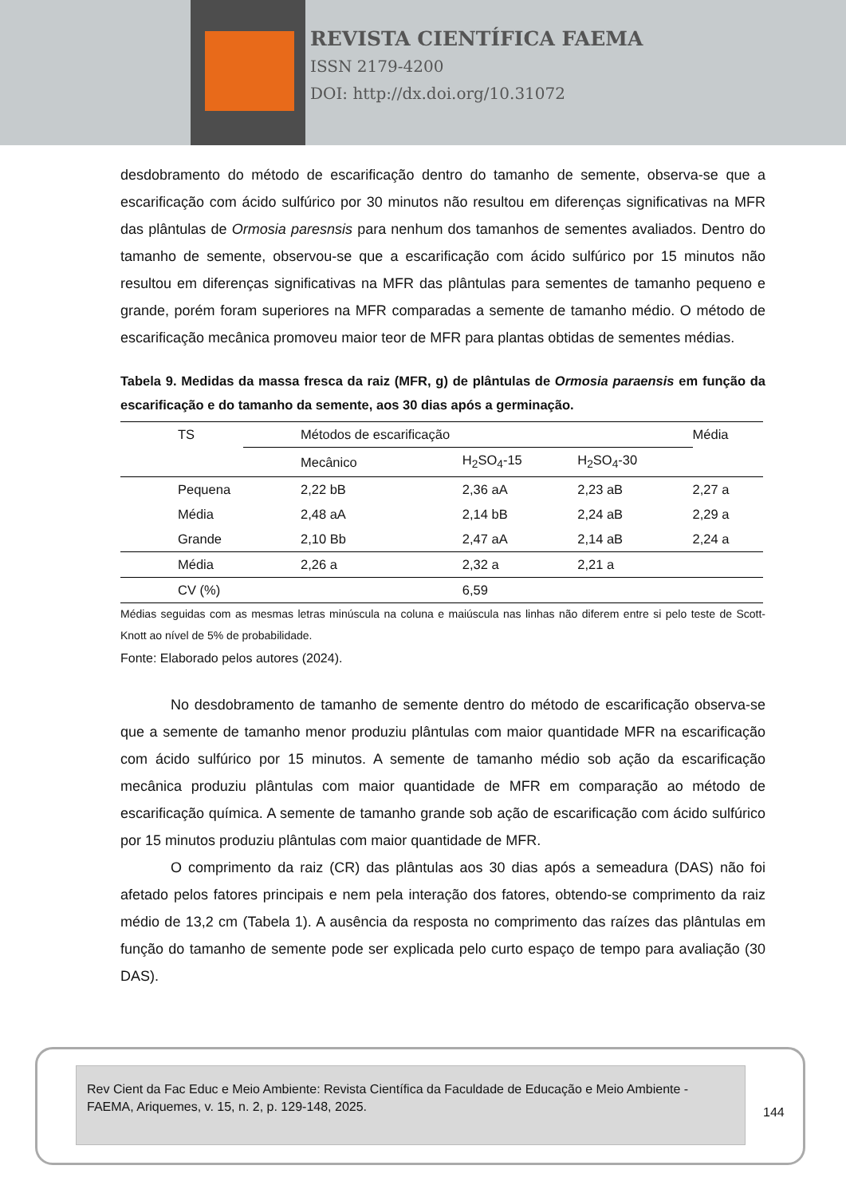REVISTA CIENTÍFICA FAEMA
ISSN 2179-4200
DOI: http://dx.doi.org/10.31072
desdobramento do método de escarificação dentro do tamanho de semente, observa-se que a escarificação com ácido sulfúrico por 30 minutos não resultou em diferenças significativas na MFR das plântulas de Ormosia paresnsis para nenhum dos tamanhos de sementes avaliados. Dentro do tamanho de semente, observou-se que a escarificação com ácido sulfúrico por 15 minutos não resultou em diferenças significativas na MFR das plântulas para sementes de tamanho pequeno e grande, porém foram superiores na MFR comparadas a semente de tamanho médio. O método de escarificação mecânica promoveu maior teor de MFR para plantas obtidas de sementes médias.
Tabela 9. Medidas da massa fresca da raiz (MFR, g) de plântulas de Ormosia paraensis em função da escarificação e do tamanho da semente, aos 30 dias após a germinação.
| TS | Métodos de escarificação | | | Média |
| --- | --- | --- | --- | --- |
| | Mecânico | H<sub>2</sub>SO<sub>4</sub>-15 | H<sub>2</sub>SO<sub>4</sub>-30 | |
| Pequena | 2,22 bB | 2,36 aA | 2,23 aB | 2,27 a |
| Média | 2,48 aA | 2,14 bB | 2,24 aB | 2,29 a |
| Grande | 2,10 Bb | 2,47 aA | 2,14 aB | 2,24 a |
| Média | 2,26 a | 2,32 a | 2,21 a | |
| CV (%) | | 6,59 | | |
Médias seguidas com as mesmas letras minúscula na coluna e maiúscula nas linhas não diferem entre si pelo teste de Scott-Knott ao nível de 5% de probabilidade.
Fonte: Elaborado pelos autores (2024).
No desdobramento de tamanho de semente dentro do método de escarificação observa-se que a semente de tamanho menor produziu plântulas com maior quantidade MFR na escarificação com ácido sulfúrico por 15 minutos. A semente de tamanho médio sob ação da escarificação mecânica produziu plântulas com maior quantidade de MFR em comparação ao método de escarificação química. A semente de tamanho grande sob ação de escarificação com ácido sulfúrico por 15 minutos produziu plântulas com maior quantidade de MFR.
O comprimento da raiz (CR) das plântulas aos 30 dias após a semeadura (DAS) não foi afetado pelos fatores principais e nem pela interação dos fatores, obtendo-se comprimento da raiz médio de 13,2 cm (Tabela 1). A ausência da resposta no comprimento das raízes das plântulas em função do tamanho de semente pode ser explicada pelo curto espaço de tempo para avaliação (30 DAS).
Rev Cient da Fac Educ e Meio Ambiente: Revista Científica da Faculdade de Educação e Meio Ambiente - FAEMA, Ariquemes, v. 15, n. 2, p. 129-148, 2025.
144